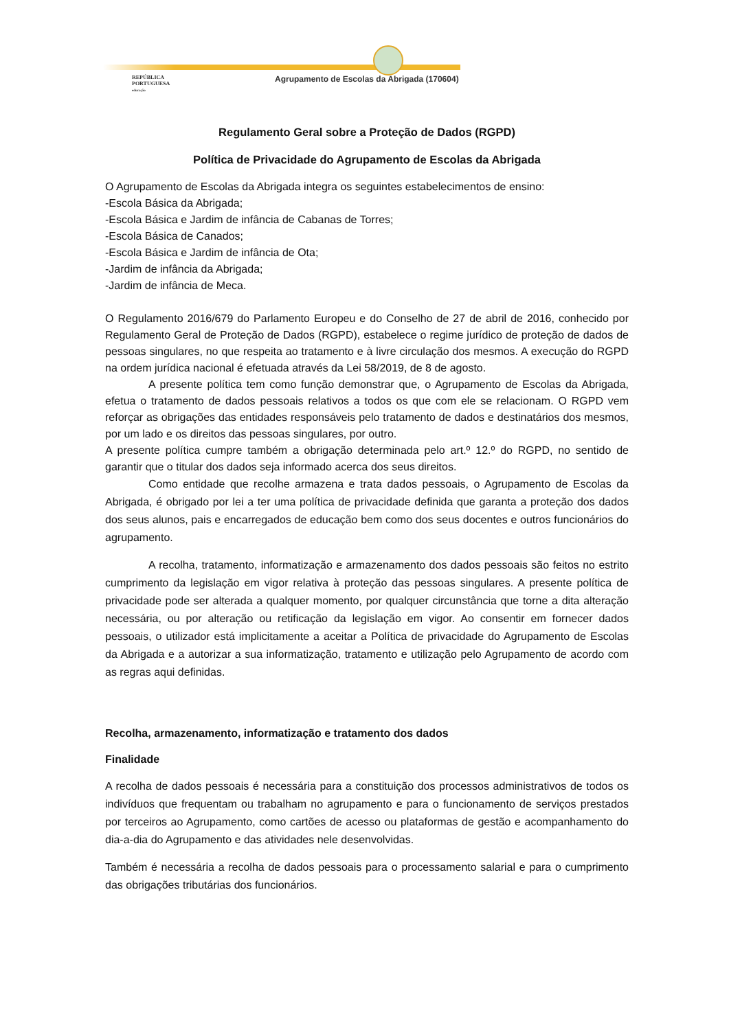REPÚBLICA
PORTUGUESA
educação
Agrupamento de Escolas da Abrigada (170604)
Regulamento Geral sobre a Proteção de Dados (RGPD)
Política de Privacidade do Agrupamento de Escolas da Abrigada
O Agrupamento de Escolas da Abrigada integra os seguintes estabelecimentos de ensino:
-Escola Básica da Abrigada;
-Escola Básica e Jardim de infância de Cabanas de Torres;
-Escola Básica de Canados;
-Escola Básica e Jardim de infância de Ota;
-Jardim de infância da Abrigada;
-Jardim de infância de Meca.
O Regulamento 2016/679 do Parlamento Europeu e do Conselho de 27 de abril de 2016, conhecido por Regulamento Geral de Proteção de Dados (RGPD), estabelece o regime jurídico de proteção de dados de pessoas singulares, no que respeita ao tratamento e à livre circulação dos mesmos. A execução do RGPD na ordem jurídica nacional é efetuada através da Lei 58/2019, de 8 de agosto.
A presente política tem como função demonstrar que, o Agrupamento de Escolas da Abrigada, efetua o tratamento de dados pessoais relativos a todos os que com ele se relacionam. O RGPD vem reforçar as obrigações das entidades responsáveis pelo tratamento de dados e destinatários dos mesmos, por um lado e os direitos das pessoas singulares, por outro.
A presente política cumpre também a obrigação determinada pelo art.º 12.º do RGPD, no sentido de garantir que o titular dos dados seja informado acerca dos seus direitos.
Como entidade que recolhe armazena e trata dados pessoais, o Agrupamento de Escolas da Abrigada, é obrigado por lei a ter uma política de privacidade definida que garanta a proteção dos dados dos seus alunos, pais e encarregados de educação bem como dos seus docentes e outros funcionários do agrupamento.
A recolha, tratamento, informatização e armazenamento dos dados pessoais são feitos no estrito cumprimento da legislação em vigor relativa à proteção das pessoas singulares. A presente política de privacidade pode ser alterada a qualquer momento, por qualquer circunstância que torne a dita alteração necessária, ou por alteração ou retificação da legislação em vigor. Ao consentir em fornecer dados pessoais, o utilizador está implicitamente a aceitar a Política de privacidade do Agrupamento de Escolas da Abrigada e a autorizar a sua informatização, tratamento e utilização pelo Agrupamento de acordo com as regras aqui definidas.
Recolha, armazenamento, informatização e tratamento dos dados
Finalidade
A recolha de dados pessoais é necessária para a constituição dos processos administrativos de todos os indivíduos que frequentam ou trabalham no agrupamento e para o funcionamento de serviços prestados por terceiros ao Agrupamento, como cartões de acesso ou plataformas de gestão e acompanhamento do dia-a-dia do Agrupamento e das atividades nele desenvolvidas.
Também é necessária a recolha de dados pessoais para o processamento salarial e para o cumprimento das obrigações tributárias dos funcionários.